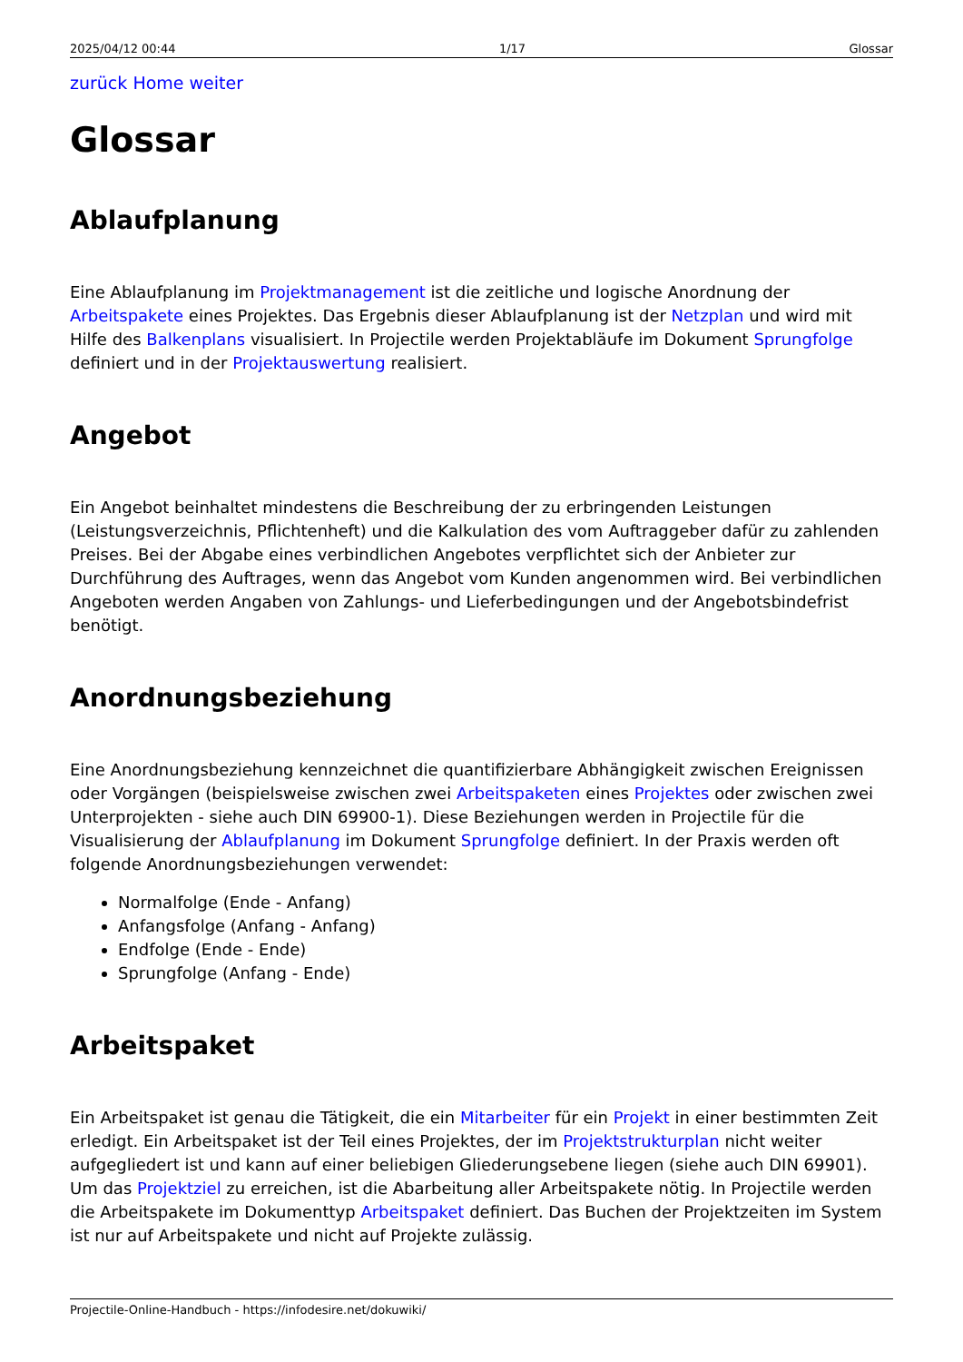2025/04/12 00:44 1/17 Glossar
zurück Home weiter
Glossar
Ablaufplanung
Eine Ablaufplanung im Projektmanagement ist die zeitliche und logische Anordnung der Arbeitspakete eines Projektes. Das Ergebnis dieser Ablaufplanung ist der Netzplan und wird mit Hilfe des Balkenplans visualisiert. In Projectile werden Projektabläufe im Dokument Sprungfolge definiert und in der Projektauswertung realisiert.
Angebot
Ein Angebot beinhaltet mindestens die Beschreibung der zu erbringenden Leistungen (Leistungsverzeichnis, Pflichtenheft) und die Kalkulation des vom Auftraggeber dafür zu zahlenden Preises. Bei der Abgabe eines verbindlichen Angebotes verpflichtet sich der Anbieter zur Durchführung des Auftrages, wenn das Angebot vom Kunden angenommen wird. Bei verbindlichen Angeboten werden Angaben von Zahlungs- und Lieferbedingungen und der Angebotsbindefrist benötigt.
Anordnungsbeziehung
Eine Anordnungsbeziehung kennzeichnet die quantifizierbare Abhängigkeit zwischen Ereignissen oder Vorgängen (beispielsweise zwischen zwei Arbeitspaketen eines Projektes oder zwischen zwei Unterprojekten - siehe auch DIN 69900-1). Diese Beziehungen werden in Projectile für die Visualisierung der Ablaufplanung im Dokument Sprungfolge definiert. In der Praxis werden oft folgende Anordnungsbeziehungen verwendet:
Normalfolge (Ende - Anfang)
Anfangsfolge (Anfang - Anfang)
Endfolge (Ende - Ende)
Sprungfolge (Anfang - Ende)
Arbeitspaket
Ein Arbeitspaket ist genau die Tätigkeit, die ein Mitarbeiter für ein Projekt in einer bestimmten Zeit erledigt. Ein Arbeitspaket ist der Teil eines Projektes, der im Projektstrukturplan nicht weiter aufgegliedert ist und kann auf einer beliebigen Gliederungsebene liegen (siehe auch DIN 69901). Um das Projektziel zu erreichen, ist die Abarbeitung aller Arbeitspakete nötig. In Projectile werden die Arbeitspakete im Dokumenttyp Arbeitspaket definiert. Das Buchen der Projektzeiten im System ist nur auf Arbeitspakete und nicht auf Projekte zulässig.
Projectile-Online-Handbuch - https://infodesire.net/dokuwiki/